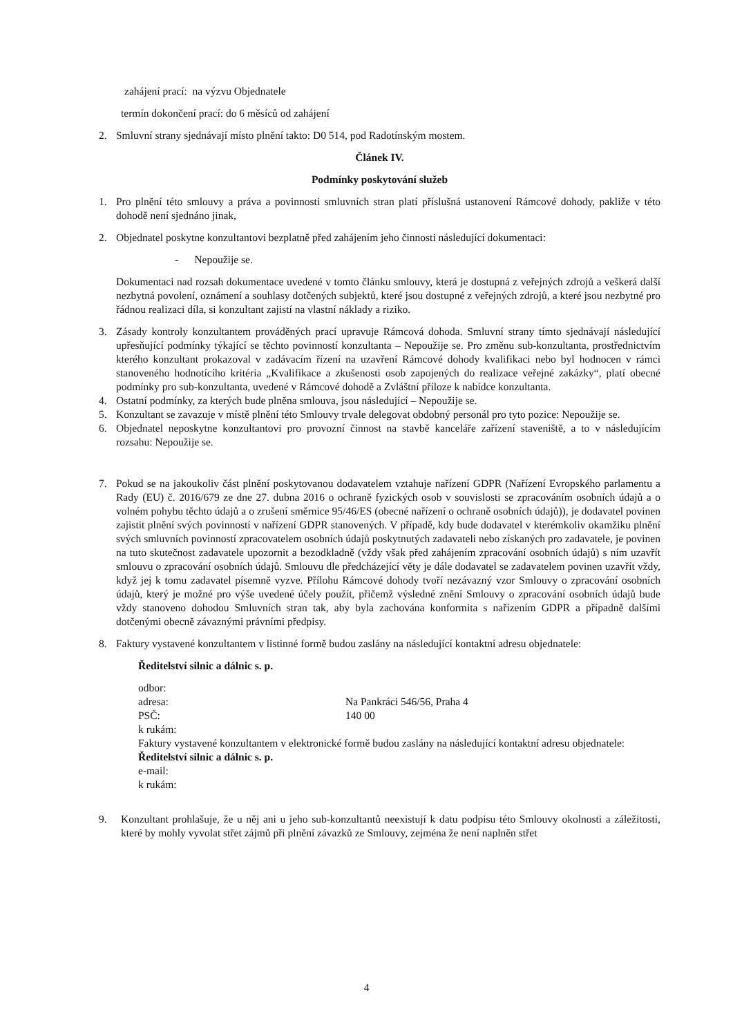zahájení prací: na výzvu Objednatele
termín dokončení prací: do 6 měsíců od zahájení
2. Smluvní strany sjednávají místo plnění takto: D0 514, pod Radotínským mostem.
Článek IV.
Podmínky poskytování služeb
1. Pro plnění této smlouvy a práva a povinnosti smluvních stran platí příslušná ustanovení Rámcové dohody, pakliže v této dohodě není sjednáno jinak,
2. Objednatel poskytne konzultantovi bezplatně před zahájením jeho činnosti následující dokumentaci:
- Nepoužije se.
Dokumentaci nad rozsah dokumentace uvedené v tomto článku smlouvy, která je dostupná z veřejných zdrojů a veškerá další nezbytná povolení, oznámení a souhlasy dotčených subjektů, které jsou dostupné z veřejných zdrojů, a které jsou nezbytné pro řádnou realizaci díla, si konzultant zajistí na vlastní náklady a riziko.
3. Zásady kontroly konzultantem prováděných prací upravuje Rámcová dohoda. Smluvní strany tímto sjednávají následující upřesňující podmínky týkající se těchto povinností konzultanta – Nepoužije se. Pro změnu sub-konzultanta, prostřednictvím kterého konzultant prokazoval v zadávacím řízení na uzavření Rámcové dohody kvalifikaci nebo byl hodnocen v rámci stanoveného hodnotícího kritéria „Kvalifikace a zkušenosti osob zapojených do realizace veřejné zakázky“, platí obecné podmínky pro sub-konzultanta, uvedené v Rámcové dohodě a Zvláštní příloze k nabídce konzultanta.
4. Ostatní podmínky, za kterých bude plněna smlouva, jsou následující – Nepoužije se.
5. Konzultant se zavazuje v místě plnění této Smlouvy trvale delegovat obdobný personál pro tyto pozice: Nepoužije se.
6. Objednatel neposkytne konzultantovi pro provozní činnost na stavbě kanceláře zařízení staveniště, a to v následujícím rozsahu: Nepoužije se.
7. Pokud se na jakoukoliv část plnění poskytovanou dodavatelem vztahuje nařízení GDPR (Nařízení Evropského parlamentu a Rady (EU) č. 2016/679 ze dne 27. dubna 2016 o ochraně fyzických osob v souvislosti se zpracováním osobních údajů a o volném pohybu těchto údajů a o zrušení směrnice 95/46/ES (obecné nařízení o ochraně osobních údajů)), je dodavatel povinen zajistit plnění svých povinností v nařízení GDPR stanovených. V případě, kdy bude dodavatel v kterémkoliv okamžiku plnění svých smluvních povinností zpracovatelem osobních údajů poskytnutých zadavateli nebo získaných pro zadavatele, je povinen na tuto skutečnost zadavatele upozornit a bezodkladně (vždy však před zahájením zpracování osobních údajů) s ním uzavřít smlouvu o zpracování osobních údajů. Smlouvu dle předcházející věty je dále dodavatel se zadavatelem povinen uzavřít vždy, když jej k tomu zadavatel písemně vyzve. Přílohu Rámcové dohody tvoří nezávazný vzor Smlouvy o zpracování osobních údajů, který je možné pro výše uvedené účely použít, přičemž výsledné znění Smlouvy o zpracování osobních údajů bude vždy stanoveno dohodou Smluvních stran tak, aby byla zachována konformita s nařízením GDPR a případně dalšími dotčenými obecně závaznými právními předpisy.
8. Faktury vystavené konzultantem v listinné formě budou zaslány na následující kontaktní adresu objednatele:
Ředitelství silnic a dálnic s. p.
odbor:
adresa: Na Pankráci 546/56, Praha 4
PSČ: 140 00
k rukám:
Faktury vystavené konzultantem v elektronické formě budou zaslány na následující kontaktní adresu objednatele:
Ředitelství silnic a dálnic s. p.
e-mail:
k rukám:
9. Konzultant prohlašuje, že u něj ani u jeho sub-konzultantů neexistují k datu podpisu této Smlouvy okolnosti a záležitosti, které by mohly vyvolat střet zájmů při plnění závazků ze Smlouvy, zejména že není naplněn střet
4